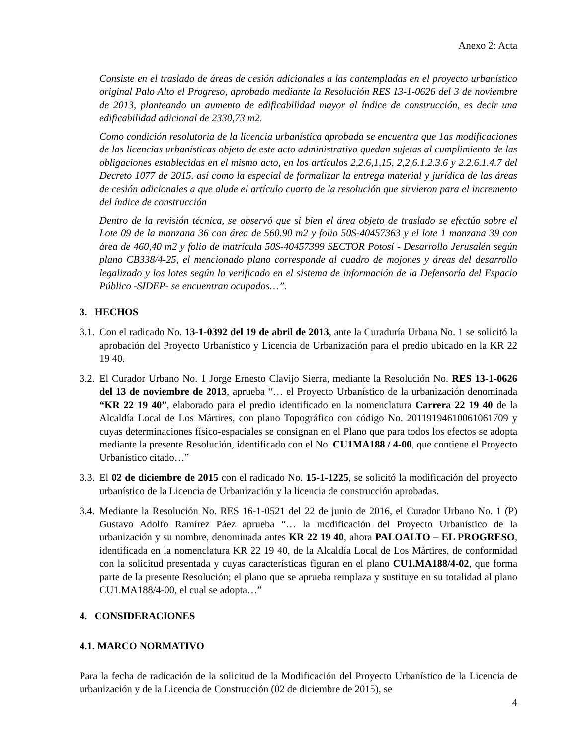Anexo 2: Acta
Consiste en el traslado de áreas de cesión adicionales a las contempladas en el proyecto urbanístico original Palo Alto el Progreso, aprobado mediante la Resolución RES 13-1-0626 del 3 de noviembre de 2013, planteando un aumento de edificabilidad mayor al índice de construcción, es decir una edificabilidad adicional de 2330,73 m2.
Como condición resolutoria de la licencia urbanística aprobada se encuentra que 1as modificaciones de las licencias urbanísticas objeto de este acto administrativo quedan sujetas al cumplimiento de las obligaciones establecidas en el mismo acto, en los artículos 2,2.6,1,15, 2,2,6.1.2.3.6 y 2.2.6.1.4.7 del Decreto 1077 de 2015. así como la especial de formalizar la entrega material y jurídica de las áreas de cesión adicionales a que alude el artículo cuarto de la resolución que sirvieron para el incremento del índice de construcción
Dentro de la revisión técnica, se observó que si bien el área objeto de traslado se efectúo sobre el Lote 09 de la manzana 36 con área de 560.90 m2 y folio 50S-40457363 y el lote 1 manzana 39 con área de 460,40 m2 y folio de matrícula 50S-40457399 SECTOR Potosí - Desarrollo Jerusalén según plano CB338/4-25, el mencionado plano corresponde al cuadro de mojones y áreas del desarrollo legalizado y los lotes según lo verificado en el sistema de información de la Defensoría del Espacio Público -SIDEP- se encuentran ocupados…”.
3. HECHOS
3.1. Con el radicado No. 13-1-0392 del 19 de abril de 2013, ante la Curaduría Urbana No. 1 se solicitó la aprobación del Proyecto Urbanístico y Licencia de Urbanización para el predio ubicado en la KR 22 19 40.
3.2. El Curador Urbano No. 1 Jorge Ernesto Clavijo Sierra, mediante la Resolución No. RES 13-1-0626 del 13 de noviembre de 2013, aprueba “… el Proyecto Urbanístico de la urbanización denominada “KR 22 19 40”, elaborado para el predio identificado en la nomenclatura Carrera 22 19 40 de la Alcaldía Local de Los Mártires, con plano Topográfico con código No. 20119194610061061709 y cuyas determinaciones físico-espaciales se consignan en el Plano que para todos los efectos se adopta mediante la presente Resolución, identificado con el No. CU1MA188 / 4-00, que contiene el Proyecto Urbanístico citado…”
3.3. El 02 de diciembre de 2015 con el radicado No. 15-1-1225, se solicitó la modificación del proyecto urbanístico de la Licencia de Urbanización y la licencia de construcción aprobadas.
3.4. Mediante la Resolución No. RES 16-1-0521 del 22 de junio de 2016, el Curador Urbano No. 1 (P) Gustavo Adolfo Ramírez Páez aprueba “… la modificación del Proyecto Urbanístico de la urbanización y su nombre, denominada antes KR 22 19 40, ahora PALOALTO – EL PROGRESO, identificada en la nomenclatura KR 22 19 40, de la Alcaldía Local de Los Mártires, de conformidad con la solicitud presentada y cuyas características figuran en el plano CU1.MA188/4-02, que forma parte de la presente Resolución; el plano que se aprueba remplaza y sustituye en su totalidad al plano CU1.MA188/4-00, el cual se adopta…”
4. CONSIDERACIONES
4.1. MARCO NORMATIVO
Para la fecha de radicación de la solicitud de la Modificación del Proyecto Urbanístico de la Licencia de urbanización y de la Licencia de Construcción (02 de diciembre de 2015), se
4